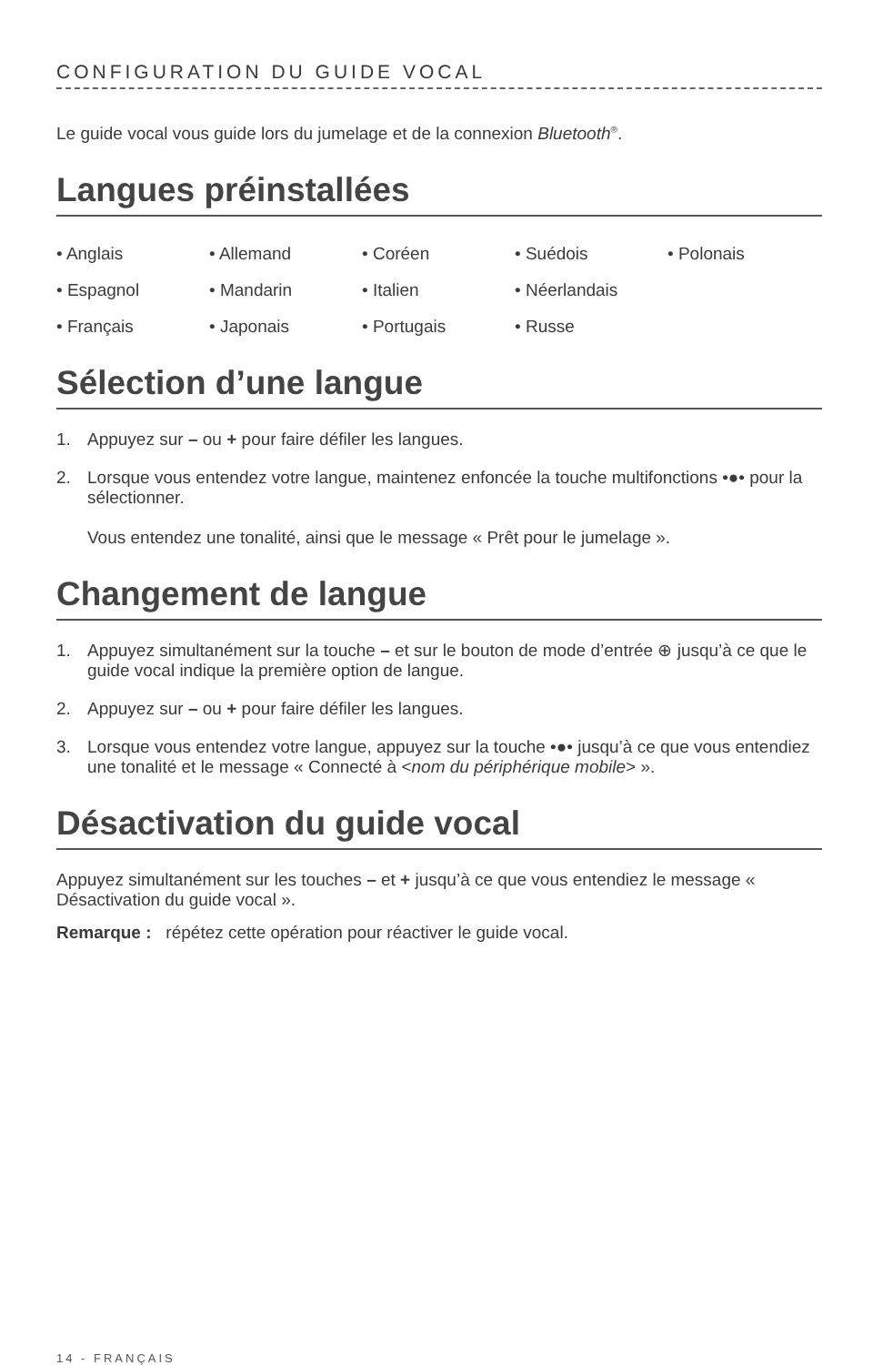CONFIGURATION DU GUIDE VOCAL
Le guide vocal vous guide lors du jumelage et de la connexion Bluetooth<sup>®</sup>.
Langues préinstallées
• Anglais
• Allemand
• Coréen
• Suédois
• Polonais
• Espagnol
• Mandarin
• Italien
• Néerlandais
• Français
• Japonais
• Portugais
• Russe
Sélection d’une langue
1. Appuyez sur – ou + pour faire défiler les langues.
2. Lorsque vous entendez votre langue, maintenez enfoncée la touche multifonctions •●• pour la sélectionner.
Vous entendez une tonalité, ainsi que le message « Prêt pour le jumelage ».
Changement de langue
1. Appuyez simultanément sur la touche – et sur le bouton de mode d’entrée ⊕ jusqu’à ce que le guide vocal indique la première option de langue.
2. Appuyez sur – ou + pour faire défiler les langues.
3. Lorsque vous entendez votre langue, appuyez sur la touche •●• jusqu’à ce que vous entendiez une tonalité et le message « Connecté à <nom du périphérique mobile> ».
Désactivation du guide vocal
Appuyez simultanément sur les touches – et + jusqu’à ce que vous entendiez le message « Désactivation du guide vocal ».
Remarque : répétez cette opération pour réactiver le guide vocal.
14 - FRANÇAIS